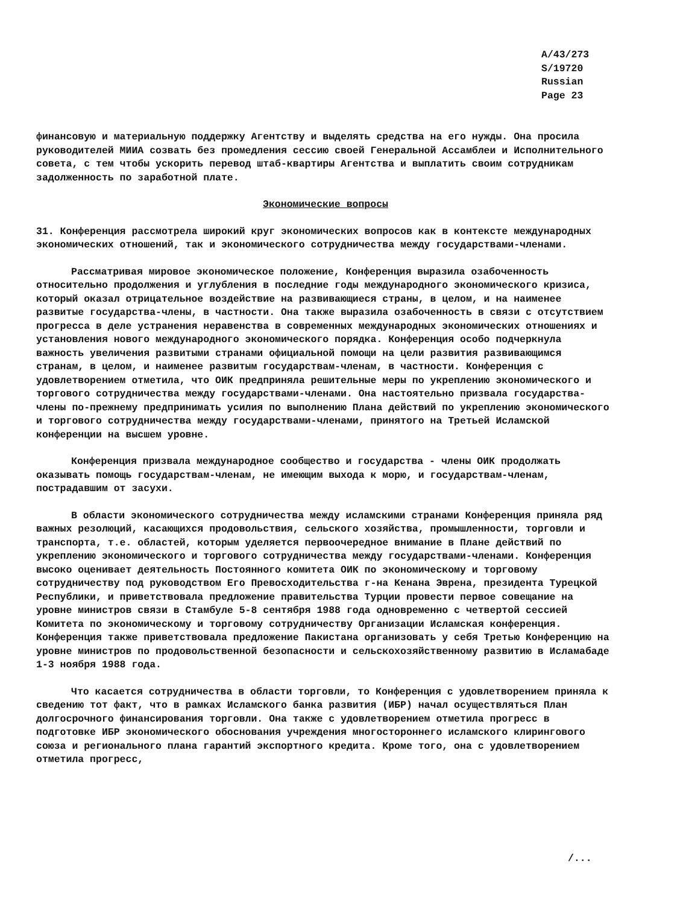A/43/273
S/19720
Russian
Page 23
финансовую и материальную поддержку Агентству и выделять средства на его нужды. Она просила руководителей МИИА созвать без промедления сессию своей Генеральной Ассамблеи и Исполнительного совета, с тем чтобы ускорить перевод штаб-квартиры Агентства и выплатить своим сотрудникам задолженность по заработной плате.
Экономические вопросы
31. Конференция рассмотрела широкий круг экономических вопросов как в контексте международных экономических отношений, так и экономического сотрудничества между государствами-членами.
Рассматривая мировое экономическое положение, Конференция выразила озабоченность относительно продолжения и углубления в последние годы международного экономического кризиса, который оказал отрицательное воздействие на развивающиеся страны, в целом, и на наименее развитые государства-члены, в частности. Она также выразила озабоченность в связи с отсутствием прогресса в деле устранения неравенства в современных международных экономических отношениях и установления нового международного экономического порядка. Конференция особо подчеркнула важность увеличения развитыми странами официальной помощи на цели развития развивающимся странам, в целом, и наименее развитым государствам-членам, в частности. Конференция с удовлетворением отметила, что ОИК предприняла решительные меры по укреплению экономического и торгового сотрудничества между государствами-членами. Она настоятельно призвала государства-члены по-прежнему предпринимать усилия по выполнению Плана действий по укреплению экономического и торгового сотрудничества между государствами-членами, принятого на Третьей Исламской конференции на высшем уровне.
Конференция призвала международное сообщество и государства - члены ОИК продолжать оказывать помощь государствам-членам, не имеющим выхода к морю, и государствам-членам, пострадавшим от засухи.
В области экономического сотрудничества между исламскими странами Конференция приняла ряд важных резолюций, касающихся продовольствия, сельского хозяйства, промышленности, торговли и транспорта, т.е. областей, которым уделяется первоочередное внимание в Плане действий по укреплению экономического и торгового сотрудничества между государствами-членами. Конференция высоко оценивает деятельность Постоянного комитета ОИК по экономическому и торговому сотрудничеству под руководством Его Превосходительства г-на Кенана Эврена, президента Турецкой Республики, и приветствовала предложение правительства Турции провести первое совещание на уровне министров связи в Стамбуле 5-8 сентября 1988 года одновременно с четвертой сессией Комитета по экономическому и торговому сотрудничеству Организации Исламская конференция. Конференция также приветствовала предложение Пакистана организовать у себя Третью Конференцию на уровне министров по продовольственной безопасности и сельскохозяйственному развитию в Исламабаде 1-3 ноября 1988 года.
Что касается сотрудничества в области торговли, то Конференция с удовлетворением приняла к сведению тот факт, что в рамках Исламского банка развития (ИБР) начал осуществляться План долгосрочного финансирования торговли. Она также с удовлетворением отметила прогресс в подготовке ИБР экономического обоснования учреждения многостороннего исламского клирингового союза и регионального плана гарантий экспортного кредита. Кроме того, она с удовлетворением отметила прогресс,
/...